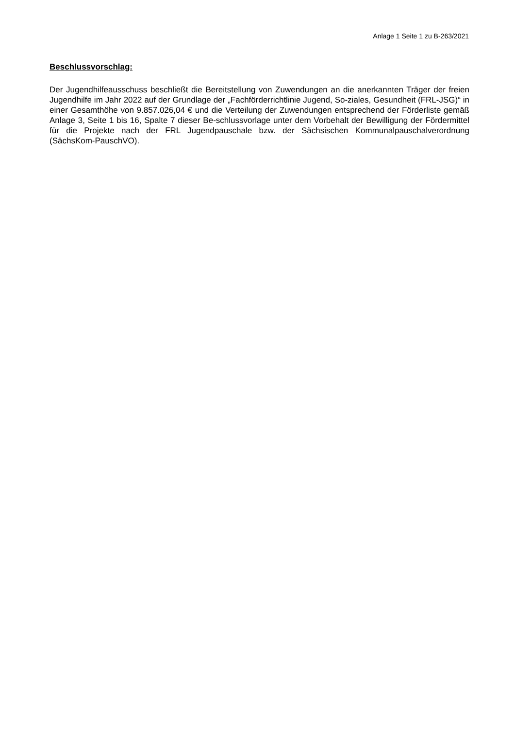Anlage 1 Seite 1 zu B-263/2021
Beschlussvorschlag:
Der Jugendhilfeausschuss beschließt die Bereitstellung von Zuwendungen an die anerkannten Träger der freien Jugendhilfe im Jahr 2022 auf der Grundlage der „Fachförderrichtlinie Jugend, So-ziales, Gesundheit (FRL-JSG)“ in einer Gesamthöhe von 9.857.026,04 € und die Verteilung der Zuwendungen entsprechend der Förderliste gemäß Anlage 3, Seite 1 bis 16, Spalte 7 dieser Be-schlussvorlage unter dem Vorbehalt der Bewilligung der Fördermittel für die Projekte nach der FRL Jugendpauschale bzw. der Sächsischen Kommunalpauschalverordnung (SächsKom-PauschVO).